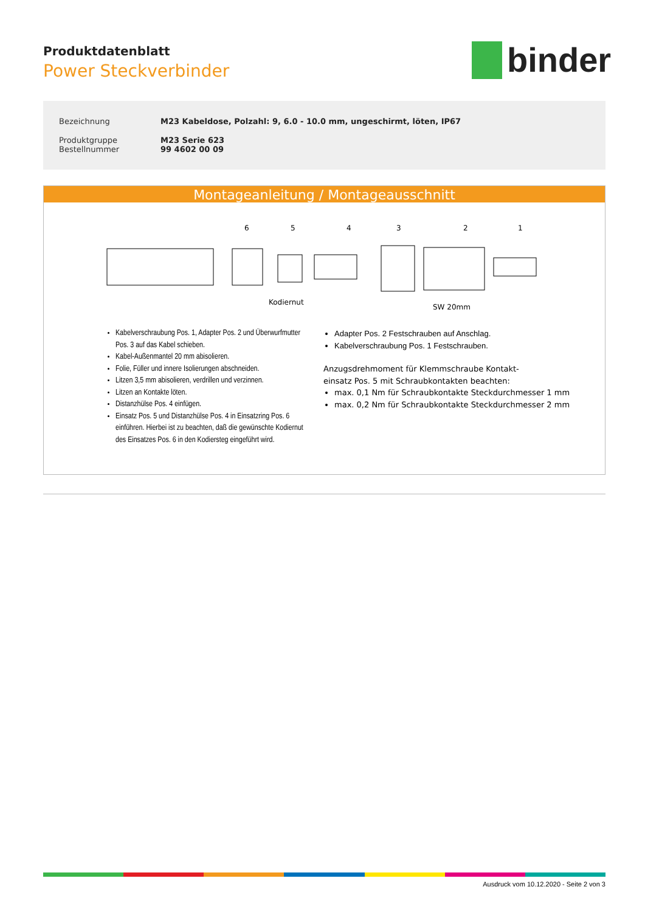Produktdatenblatt
Power Steckverbinder
binder
Bezeichnung M23 Kabeldose, Polzahl: 9, 6.0 - 10.0 mm, ungeschirmt, löten, IP67
Produktgruppe
Bestellnummer
M23 Serie 623
99 4602 00 09
Montageanleitung / Montageausschnitt
6
5
4
3
2
1
Kodiernut
SW 20mm
Kabelverschraubung Pos. 1, Adapter Pos. 2 und Überwurfmutter Pos. 3 auf das Kabel schieben.
Kabel-Außenmantel 20 mm abisolieren.
Folie, Füller und innere Isolierungen abschneiden.
Litzen 3,5 mm abisolieren, verdrillen und verzinnen.
Litzen an Kontakte löten.
Distanzhülse Pos. 4 einfügen.
Einsatz Pos. 5 und Distanzhülse Pos. 4 in Einsatzring Pos. 6 einführen. Hierbei ist zu beachten, daß die gewünschte Kodiernut des Einsatzes Pos. 6 in den Kodiersteg eingeführt wird.
Adapter Pos. 2 Festschrauben auf Anschlag.
Kabelverschraubung Pos. 1 Festschrauben.
Anzugsdrehmoment für Klemmschraube Kontakt-
einsatz Pos. 5 mit Schraubkontakten beachten:
max. 0,1 Nm für Schraubkontakte Steckdurchmesser 1 mm
max. 0,2 Nm für Schraubkontakte Steckdurchmesser 2 mm
Ausdruck vom 10.12.2020 - Seite 2 von 3